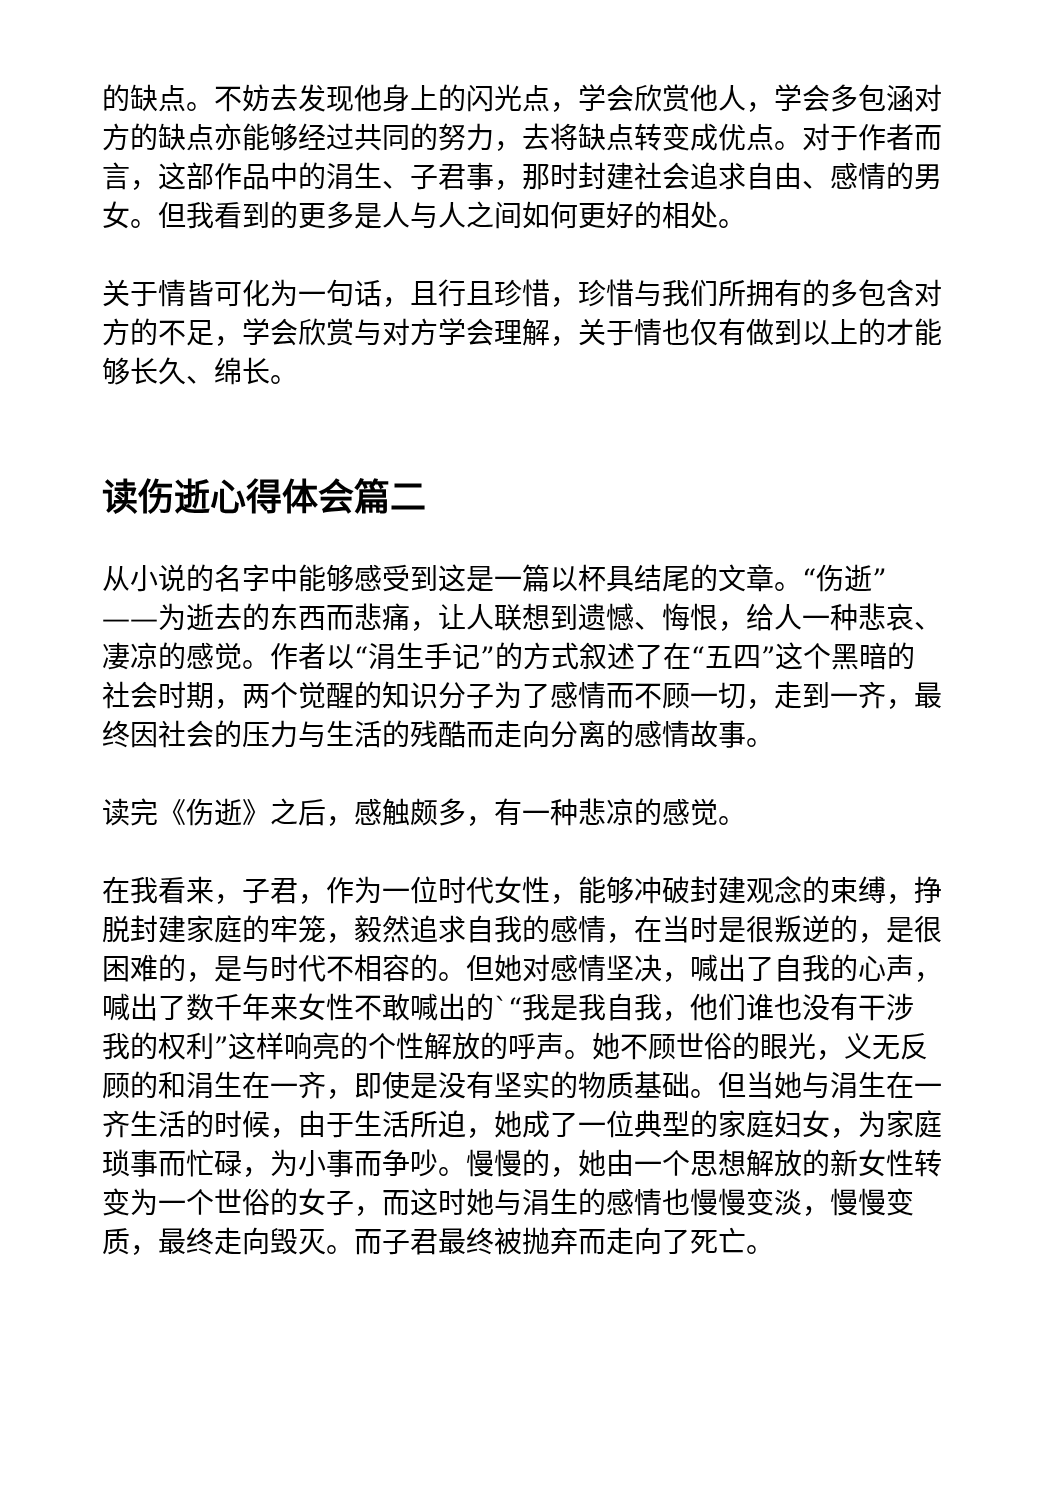的缺点。不妨去发现他身上的闪光点，学会欣赏他人，学会多包涵对方的缺点亦能够经过共同的努力，去将缺点转变成优点。对于作者而言，这部作品中的涓生、子君事，那时封建社会追求自由、感情的男女。但我看到的更多是人与人之间如何更好的相处。
关于情皆可化为一句话，且行且珍惜，珍惜与我们所拥有的多包含对方的不足，学会欣赏与对方学会理解，关于情也仅有做到以上的才能够长久、绵长。
读伤逝心得体会篇二
从小说的名字中能够感受到这是一篇以杯具结尾的文章。“伤逝”——为逝去的东西而悲痛，让人联想到遗憾、悔恨，给人一种悲哀、凄凉的感觉。作者以“涓生手记”的方式叙述了在“五四”这个黑暗的社会时期，两个觉醒的知识分子为了感情而不顾一切，走到一齐，最终因社会的压力与生活的残酷而走向分离的感情故事。
读完《伤逝》之后，感触颇多，有一种悲凉的感觉。
在我看来，子君，作为一位时代女性，能够冲破封建观念的束缚，挣脱封建家庭的牢笼，毅然追求自我的感情，在当时是很叛逆的，是很困难的，是与时代不相容的。但她对感情坚决，喊出了自我的心声，喊出了数千年来女性不敢喊出的`“我是我自我，他们谁也没有干涉我的权利”这样响亮的个性解放的呼声。她不顾世俗的眼光，义无反顾的和涓生在一齐，即使是没有坚实的物质基础。但当她与涓生在一齐生活的时候，由于生活所迫，她成了一位典型的家庭妇女，为家庭琐事而忙碌，为小事而争吵。慢慢的，她由一个思想解放的新女性转变为一个世俗的女子，而这时她与涓生的感情也慢慢变淡，慢慢变质，最终走向毁灭。而子君最终被抛弃而走向了死亡。